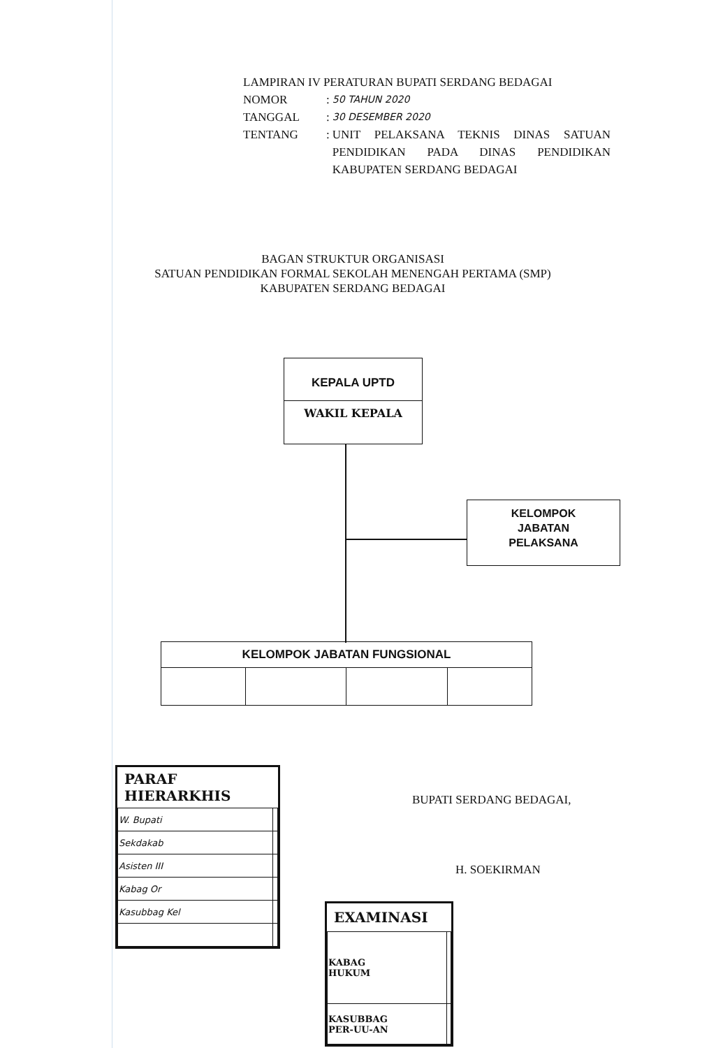LAMPIRAN IV PERATURAN BUPATI SERDANG BEDAGAI
| NOMOR | : | 50 TAHUN 2020 |
| TANGGAL | : | 30 DESEMBER 2020 |
| TENTANG | : | UNIT PELAKSANA TEKNIS DINAS SATUAN PENDIDIKAN PADA DINAS PENDIDIKAN KABUPATEN SERDANG BEDAGAI |
BAGAN STRUKTUR ORGANISASI
SATUAN PENDIDIKAN FORMAL SEKOLAH MENENGAH PERTAMA (SMP)
KABUPATEN SERDANG BEDAGAI
KEPALA UPTD
WAKIL KEPALA
KELOMPOK
JABATAN
PELAKSANA
| KELOMPOK JABATAN FUNGSIONAL | | | |
| --- | --- | --- | --- |
BUPATI SERDANG BEDAGAI,
H. SOEKIRMAN
PARAF HIERARKHIS
| W. Bupati | |
| Sekdakab | |
| Asisten III | |
| Kabag Or | |
| Kasubbag Kel | |
EXAMINASI
| KABAG HUKUM | |
| KASUBBAG PER-UU-AN | |